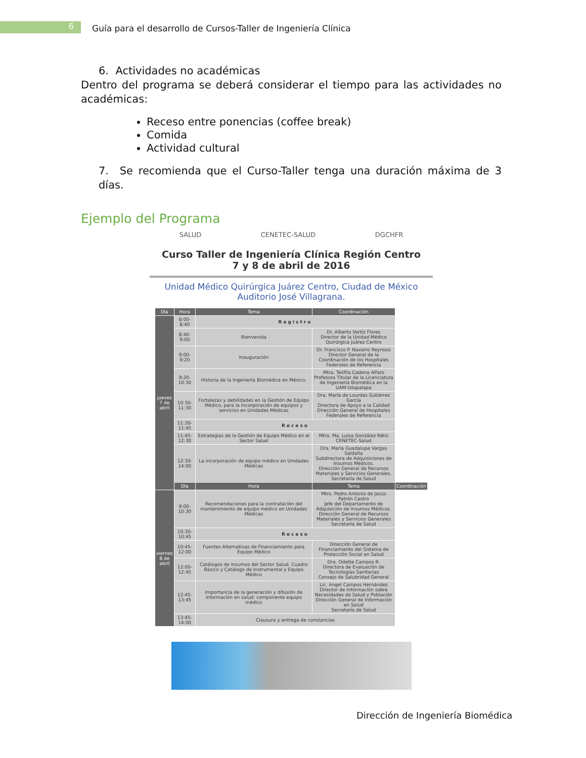6
Guía para el desarrollo de Cursos-Taller de Ingeniería Clínica
6. Actividades no académicas
Dentro del programa se deberá considerar el tiempo para las actividades no académicas:
Receso entre ponencias (coffee break)
Comida
Actividad cultural
7. Se recomienda que el Curso-Taller tenga una duración máxima de 3 días.
Ejemplo del Programa
SALUD CENETEC-SALUD DGCHFR
Curso Taller de Ingeniería Clínica Región Centro
7 y 8 de abril de 2016
Unidad Médico Quirúrgica Juárez Centro, Ciudad de México
Auditorio José Villagrana.
| Día | Hora | Tema | Coordinación | |
| --- | --- | --- | --- | --- |
| jueves 7 de abril | 8:00-8:40 | Registro | | |
| | 8:40-9:00 | Bienvenida | Dr. Alberto Vertíz Flores Director de la Unidad Médico Quirúrgica Juárez Centro | |
| | 9:00-9:20 | Inauguración | Dr. Francisco P. Navarro Reynoso Director General de la Coordinación de los Hospitales Federales de Referencia | |
| | 9:20-10:30 | Historia de la Ingeniería Biomédica en México. | Mtra. Teófila Cadena Alfaro Profesora Titular de la Licenciatura de Ingeniería Biomédica en la UAM-Iztapalapa | |
| | 10:30-11:30 | Fortalezas y debilidades en la Gestión de Equipo Médico, para la incorporación de equipos y servicios en Unidades Médicas | Dra. María de Lourdes Gutiérrez García Directora de Apoyo a la Calidad Dirección General de Hospitales Federales de Referencia | |
| | 11:30-11:45 | Receso | | |
| | 11:45-12:30 | Estrategias de la Gestión de Equipo Médico en el Sector Salud | Mtra. Ma. Luisa González Rétiz CENETEC-Salud | |
| | 12:30-14:00 | La incorporación de equipo médico en Unidades Médicas | Dra. María Guadalupe Vargas Saldaña Subdirectora de Adquisiciones de Insumos Médicos. Dirección General de Recursos Materiales y Servicios Generales. Secretaría de Salud | |
| | Día | Hora | Tema | Coordinación |
| viernes 8 de abril | 9:00-10:30 | Recomendaciones para la contratación del mantenimiento de equipo médico en Unidades Médicas | Mtro. Pedro Antonio de Jesús Patrón Castro Jefe del Departamento de Adquisición de Insumos Médicos. Dirección General de Recursos Materiales y Servicios Generales Secretaría de Salud | |
| | 10:30-10:45 | Receso | | |
| | 10:45-12:00 | Fuentes Alternativas de Financiamiento para Equipo Médico | Dirección General de Financiamiento del Sistema de Protección Social en Salud | |
| | 12:00-12:45 | Catálogos de Insumos del Sector Salud. Cuadro Básico y Catálogo de Instrumental y Equipo Médico | Dra. Odette Campos R. Directora de Evaluación de Tecnologías Sanitarias Consejo de Salubridad General | |
| | 12:45-13:45 | Importancia de la generación y difusión de información en salud: componente equipo médico | Lic. Angel Campos Hernández Director de Información sobre Necesidades de Salud y Población Dirección General de Información en Salud Secretaría de Salud | |
| | 13:45-14:00 | Clausura y entrega de constancias | | |
Dirección de Ingeniería Biomédica